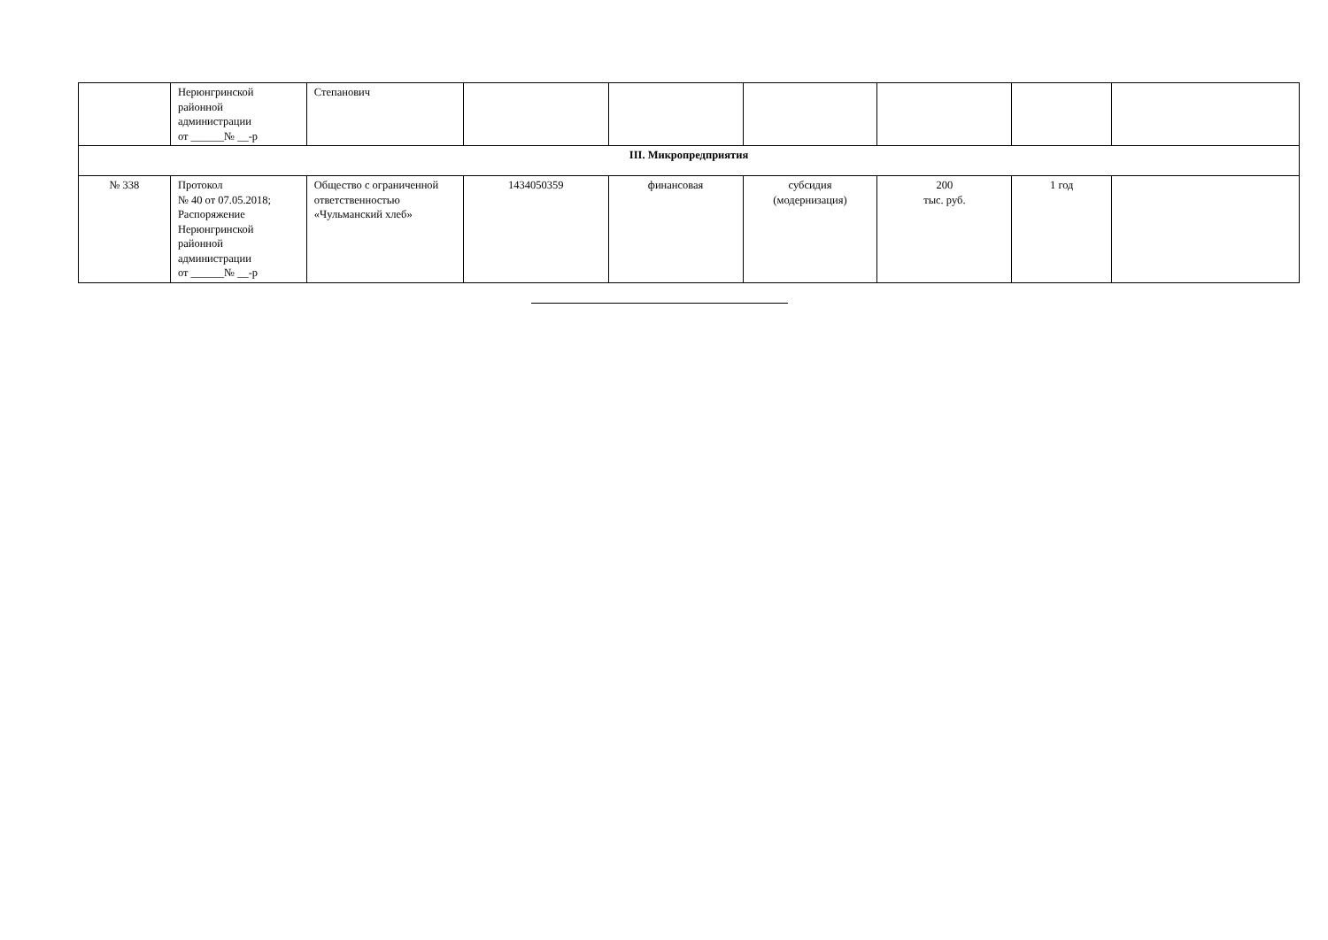| | Нерюнгринской районной администрации от ______№ __-р | Степанович | | | | | | |
| III. Микропредприятия | | | | | | | | |
| № 338 | Протокол № 40 от 07.05.2018; Распоряжение Нерюнгринской районной администрации от ______№ __-р | Общество с ограниченной ответственностью «Чульманский хлеб» | 1434050359 | финансовая | субсидия (модернизация) | 200 тыс. руб. | 1 год | |